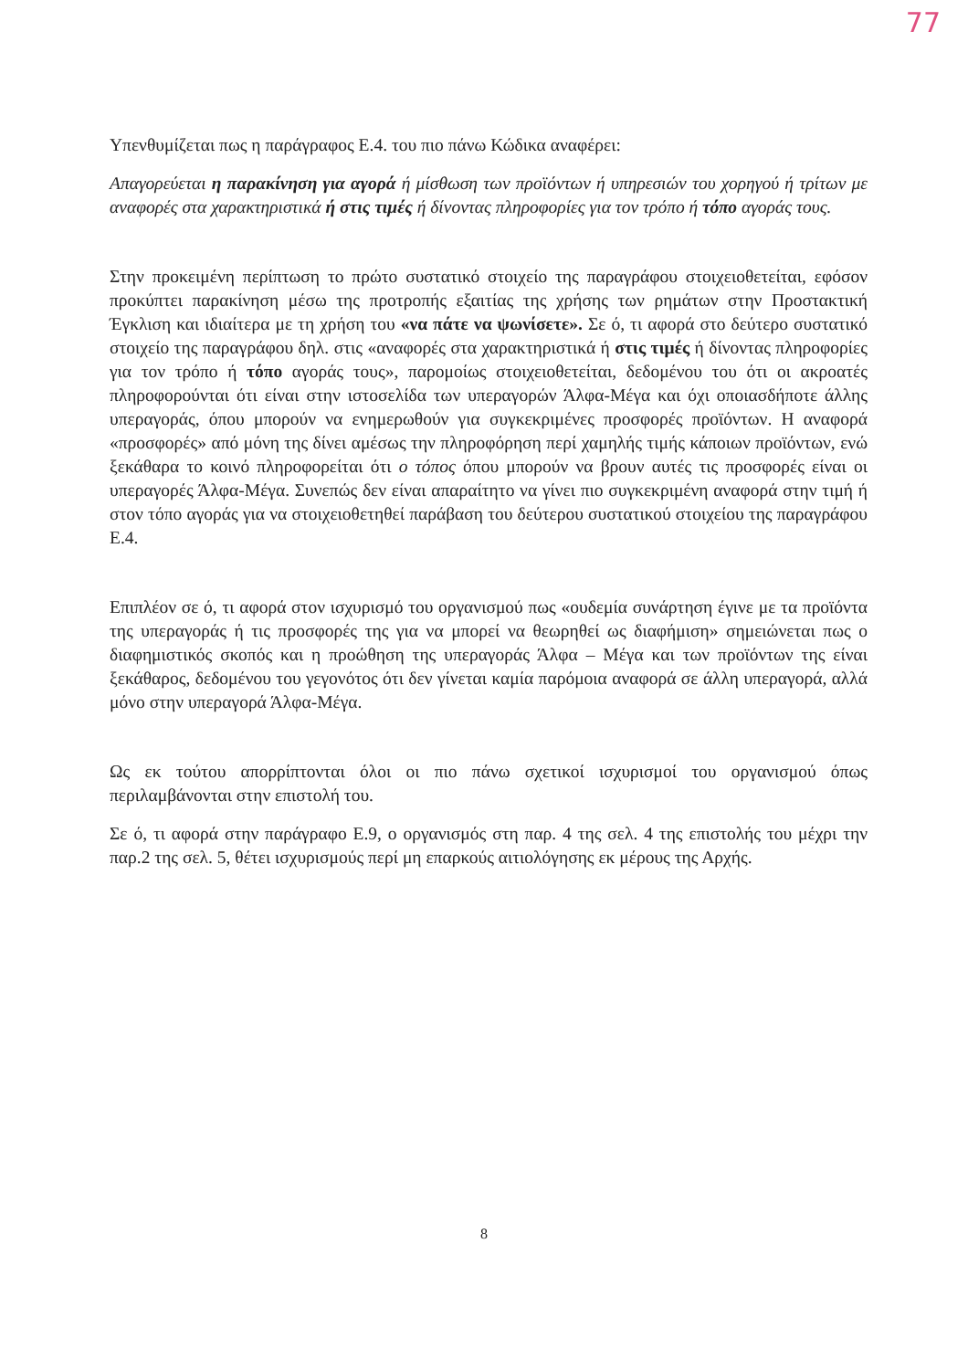77
Υπενθυμίζεται πως η παράγραφος Ε.4. του πιο πάνω Κώδικα αναφέρει:
Απαγορεύεται η παρακίνηση για αγορά ή μίσθωση των προϊόντων ή υπηρεσιών του χορηγού ή τρίτων με αναφορές στα χαρακτηριστικά ή στις τιμές ή δίνοντας πληροφορίες για τον τρόπο ή τόπο αγοράς τους.
Στην προκειμένη περίπτωση το πρώτο συστατικό στοιχείο της παραγράφου στοιχειοθετείται, εφόσον προκύπτει παρακίνηση μέσω της προτροπής εξαιτίας της χρήσης των ρημάτων στην Προστακτική Έγκλιση και ιδιαίτερα με τη χρήση του «να πάτε να ψωνίσετε». Σε ό, τι αφορά στο δεύτερο συστατικό στοιχείο της παραγράφου δηλ. στις «αναφορές στα χαρακτηριστικά ή στις τιμές ή δίνοντας πληροφορίες για τον τρόπο ή τόπο αγοράς τους», παρομοίως στοιχειοθετείται, δεδομένου του ότι οι ακροατές πληροφορούνται ότι είναι στην ιστοσελίδα των υπεραγορών Άλφα-Μέγα και όχι οποιασδήποτε άλλης υπεραγοράς, όπου μπορούν να ενημερωθούν για συγκεκριμένες προσφορές προϊόντων. Η αναφορά «προσφορές» από μόνη της δίνει αμέσως την πληροφόρηση περί χαμηλής τιμής κάποιων προϊόντων, ενώ ξεκάθαρα το κοινό πληροφορείται ότι ο τόπος όπου μπορούν να βρουν αυτές τις προσφορές είναι οι υπεραγορές Άλφα-Μέγα. Συνεπώς δεν είναι απαραίτητο να γίνει πιο συγκεκριμένη αναφορά στην τιμή ή στον τόπο αγοράς για να στοιχειοθετηθεί παράβαση του δεύτερου συστατικού στοιχείου της παραγράφου Ε.4.
Επιπλέον σε ό, τι αφορά στον ισχυρισμό του οργανισμού πως «ουδεμία συνάρτηση έγινε με τα προϊόντα της υπεραγοράς ή τις προσφορές της για να μπορεί να θεωρηθεί ως διαφήμιση» σημειώνεται πως ο διαφημιστικός σκοπός και η προώθηση της υπεραγοράς Άλφα – Μέγα και των προϊόντων της είναι ξεκάθαρος, δεδομένου του γεγονότος ότι δεν γίνεται καμία παρόμοια αναφορά σε άλλη υπεραγορά, αλλά μόνο στην υπεραγορά Άλφα-Μέγα.
Ως εκ τούτου απορρίπτονται όλοι οι πιο πάνω σχετικοί ισχυρισμοί του οργανισμού όπως περιλαμβάνονται στην επιστολή του.
Σε ό, τι αφορά στην παράγραφο Ε.9, ο οργανισμός στη παρ. 4 της σελ. 4 της επιστολής του μέχρι την παρ.2 της σελ. 5, θέτει ισχυρισμούς περί μη επαρκούς αιτιολόγησης εκ μέρους της Αρχής.
8